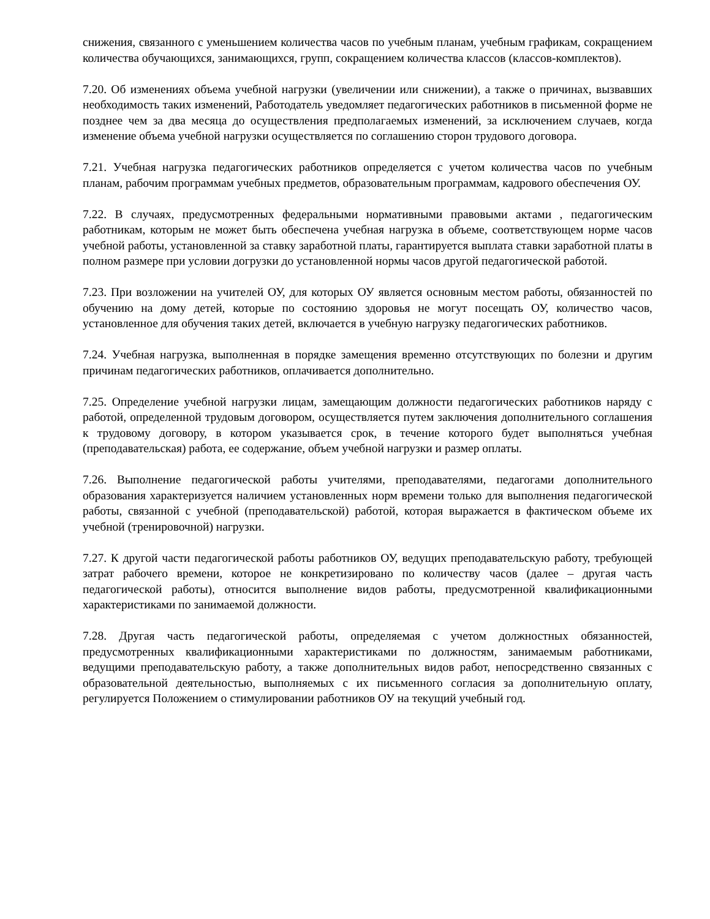снижения, связанного с уменьшением количества часов по учебным планам, учебным графикам, сокращением количества обучающихся, занимающихся, групп, сокращением количества классов (классов-комплектов).
7.20. Об изменениях объема учебной нагрузки (увеличении или снижении), а также о причинах, вызвавших необходимость таких изменений, Работодатель уведомляет педагогических работников в письменной форме не позднее чем за два месяца до осуществления предполагаемых изменений, за исключением случаев, когда изменение объема учебной нагрузки осуществляется по соглашению сторон трудового договора.
7.21. Учебная нагрузка педагогических работников определяется с учетом количества часов по учебным планам, рабочим программам учебных предметов, образовательным программам, кадрового обеспечения ОУ.
7.22. В случаях, предусмотренных федеральными нормативными правовыми актами , педагогическим работникам, которым не может быть обеспечена учебная нагрузка в объеме, соответствующем норме часов учебной работы, установленной за ставку заработной платы, гарантируется выплата ставки заработной платы в полном размере при условии догрузки до установленной нормы часов другой педагогической работой.
7.23. При возложении на учителей ОУ, для которых ОУ является основным местом работы, обязанностей по обучению на дому детей, которые по состоянию здоровья не могут посещать ОУ, количество часов, установленное для обучения таких детей, включается в учебную нагрузку педагогических работников.
7.24. Учебная нагрузка, выполненная в порядке замещения временно отсутствующих по болезни и другим причинам педагогических работников, оплачивается дополнительно.
7.25. Определение учебной нагрузки лицам, замещающим должности педагогических работников наряду с работой, определенной трудовым договором, осуществляется путем заключения дополнительного соглашения к трудовому договору, в котором указывается срок, в течение которого будет выполняться учебная (преподавательская) работа, ее содержание, объем учебной нагрузки и размер оплаты.
7.26. Выполнение педагогической работы учителями, преподавателями, педагогами дополнительного образования характеризуется наличием установленных норм времени только для выполнения педагогической работы, связанной с учебной (преподавательской) работой, которая выражается в фактическом объеме их учебной (тренировочной) нагрузки.
7.27. К другой части педагогической работы работников ОУ, ведущих преподавательскую работу, требующей затрат рабочего времени, которое не конкретизировано по количеству часов (далее – другая часть педагогической работы), относится выполнение видов работы, предусмотренной квалификационными характеристиками по занимаемой должности.
7.28. Другая часть педагогической работы, определяемая с учетом должностных обязанностей, предусмотренных квалификационными характеристиками по должностям, занимаемым работниками, ведущими преподавательскую работу, а также дополнительных видов работ, непосредственно связанных с образовательной деятельностью, выполняемых с их письменного согласия за дополнительную оплату, регулируется Положением о стимулировании работников ОУ на текущий учебный год.